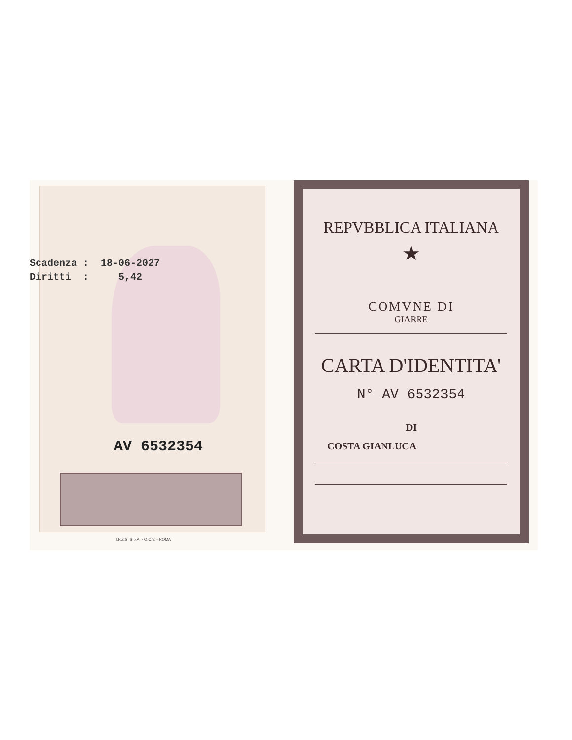AV 6532354
Scadenza : 18-06-2027 Diritti : 5,42
I.P.Z.S. S.p.A. - O.C.V. - ROMA
REPVBBLICA ITALIANA
★
COMVNE DI
GIARRE
CARTA D'IDENTITA'
N° AV 6532354
DI
COSTA GIANLUCA